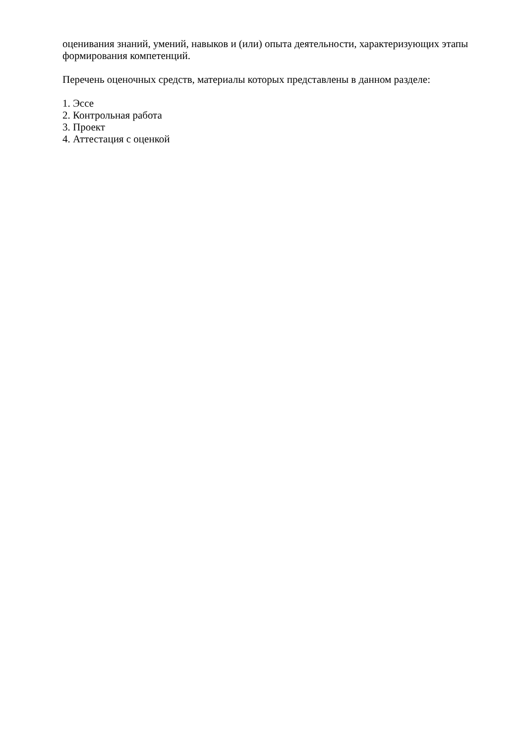оценивания знаний, умений, навыков и (или) опыта деятельности, характеризующих этапы формирования компетенций.
Перечень оценочных средств, материалы которых представлены в данном разделе:
1. Эссе
2. Контрольная работа
3. Проект
4. Аттестация с оценкой